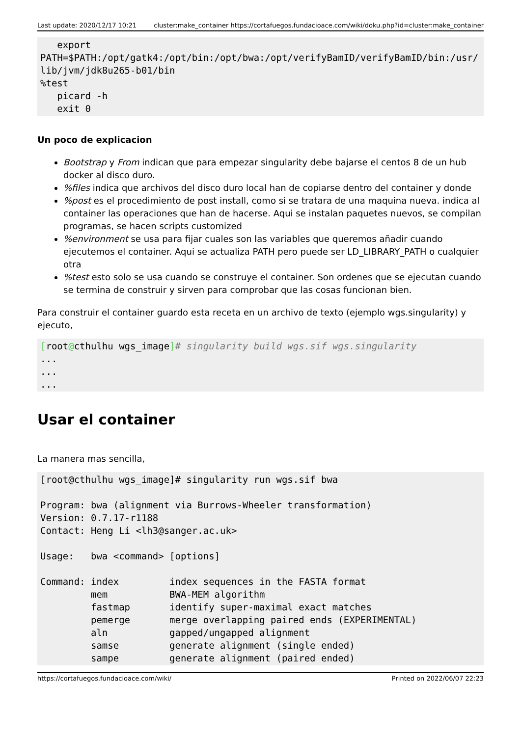Last update: 2020/12/17 10:21 cluster:make_container https://cortafuegos.fundacioace.com/wiki/doku.php?id=cluster:make_container
   export
PATH=$PATH:/opt/gatk4:/opt/bin:/opt/bwa:/opt/verifyBamID/verifyBamID/bin:/usr/lib/jvm/jdk8u265-b01/bin
%test
   picard -h
   exit 0
Un poco de explicacion
Bootstrap y From indican que para empezar singularity debe bajarse el centos 8 de un hub docker al disco duro.
%files indica que archivos del disco duro local han de copiarse dentro del container y donde
%post es el procedimiento de post install, como si se tratara de una maquina nueva. indica al container las operaciones que han de hacerse. Aqui se instalan paquetes nuevos, se compilan programas, se hacen scripts customized
%environment se usa para fijar cuales son las variables que queremos añadir cuando ejecutemos el container. Aqui se actualiza PATH pero puede ser LD_LIBRARY_PATH o cualquier otra
%test esto solo se usa cuando se construye el container. Son ordenes que se ejecutan cuando se termina de construir y sirven para comprobar que las cosas funcionan bien.
Para construir el container guardo esta receta en un archivo de texto (ejemplo wgs.singularity) y ejecuto,
[root@cthulhu wgs_image]# singularity build wgs.sif wgs.singularity
...
...
...
Usar el container
La manera mas sencilla,
[root@cthulhu wgs_image]# singularity run wgs.sif bwa

Program: bwa (alignment via Burrows-Wheeler transformation)
Version: 0.7.17-r1188
Contact: Heng Li <lh3@sanger.ac.uk>

Usage:   bwa <command> [options]

Command: index         index sequences in the FASTA format
         mem           BWA-MEM algorithm
         fastmap       identify super-maximal exact matches
         pemerge       merge overlapping paired ends (EXPERIMENTAL)
         aln           gapped/ungapped alignment
         samse         generate alignment (single ended)
         sampe         generate alignment (paired ended)
https://cortafuegos.fundacioace.com/wiki/ Printed on 2022/06/07 22:23